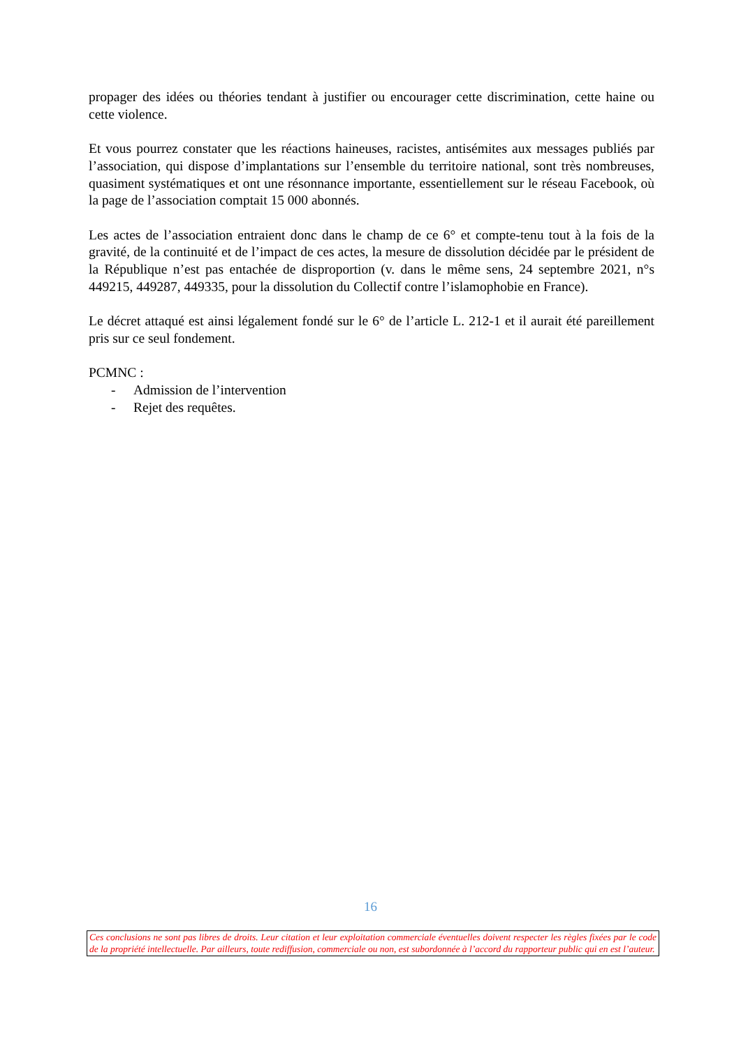propager des idées ou théories tendant à justifier ou encourager cette discrimination, cette haine ou cette violence.
Et vous pourrez constater que les réactions haineuses, racistes, antisémites aux messages publiés par l’association, qui dispose d’implantations sur l’ensemble du territoire national, sont très nombreuses, quasiment systématiques et ont une résonnance importante, essentiellement sur le réseau Facebook, où la page de l’association comptait 15 000 abonnés.
Les actes de l’association entraient donc dans le champ de ce 6° et compte-tenu tout à la fois de la gravité, de la continuité et de l’impact de ces actes, la mesure de dissolution décidée par le président de la République n’est pas entachée de disproportion (v. dans le même sens, 24 septembre 2021, n°s 449215, 449287, 449335, pour la dissolution du Collectif contre l’islamophobie en France).
Le décret attaqué est ainsi légalement fondé sur le 6° de l’article L. 212-1 et il aurait été pareillement pris sur ce seul fondement.
PCMNC :
- Admission de l’intervention
- Rejet des requêtes.
16
Ces conclusions ne sont pas libres de droits. Leur citation et leur exploitation commerciale éventuelles doivent respecter les règles fixées par le code de la propriété intellectuelle. Par ailleurs, toute rediffusion, commerciale ou non, est subordonnée à l’accord du rapporteur public qui en est l’auteur.